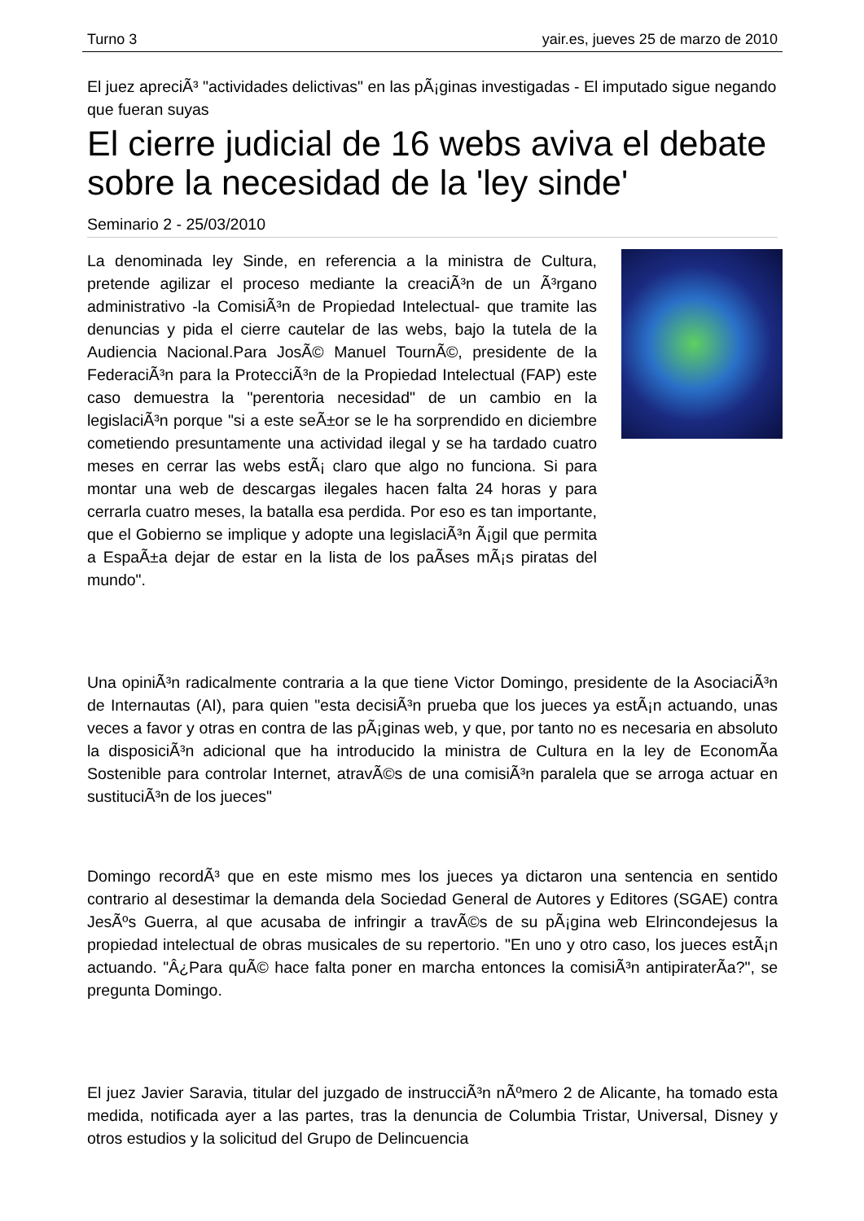Turno 3 yair.es, jueves 25 de marzo de 2010
El juez apreciÃ³ "actividades delictivas" en las pÃ¡ginas investigadas - El imputado sigue negando que fueran suyas
El cierre judicial de 16 webs aviva el debate sobre la necesidad de la 'ley sinde'
Seminario 2 - 25/03/2010
La denominada ley Sinde, en referencia a la ministra de Cultura, pretende agilizar el proceso mediante la creaciÃ³n de un Ã³rgano administrativo -la ComisiÃ³n de Propiedad Intelectual- que tramite las denuncias y pida el cierre cautelar de las webs, bajo la tutela de la Audiencia Nacional.Para JosÃ© Manuel TournÃ©, presidente de la FederaciÃ³n para la ProtecciÃ³n de la Propiedad Intelectual (FAP) este caso demuestra la "perentoria necesidad" de un cambio en la legislaciÃ³n porque "si a este seÃ±or se le ha sorprendido en diciembre cometiendo presuntamente una actividad ilegal y se ha tardado cuatro meses en cerrar las webs estÃ¡ claro que algo no funciona. Si para montar una web de descargas ilegales hacen falta 24 horas y para cerrarla cuatro meses, la batalla esa perdida. Por eso es tan importante, que el Gobierno se implique y adopte una legislaciÃ³n Ã¡gil que permita a EspaÃ±a dejar de estar en la lista de los paÃ­ses mÃ¡s piratas del mundo".
Una opiniÃ³n radicalmente contraria a la que tiene Victor Domingo, presidente de la AsociaciÃ³n de Internautas (AI), para quien "esta decisiÃ³n prueba que los jueces ya estÃ¡n actuando, unas veces a favor y otras en contra de las pÃ¡ginas web, y que, por tanto no es necesaria en absoluto la disposiciÃ³n adicional que ha introducido la ministra de Cultura en la ley de EconomÃ­a Sostenible para controlar Internet, atravÃ©s de una comisiÃ³n paralela que se arroga actuar en sustituciÃ³n de los jueces"
Domingo recordÃ³ que en este mismo mes los jueces ya dictaron una sentencia en sentido contrario al desestimar la demanda dela Sociedad General de Autores y Editores (SGAE) contra JesÃºs Guerra, al que acusaba de infringir a travÃ©s de su pÃ¡gina web Elrincondejesus la propiedad intelectual de obras musicales de su repertorio. "En uno y otro caso, los jueces estÃ¡n actuando. "Â¿Para quÃ© hace falta poner en marcha entonces la comisiÃ³n antipiraterÃ­a?", se pregunta Domingo.
El juez Javier Saravia, titular del juzgado de instrucciÃ³n nÃºmero 2 de Alicante, ha tomado esta medida, notificada ayer a las partes, tras la denuncia de Columbia Tristar, Universal, Disney y otros estudios y la solicitud del Grupo de Delincuencia